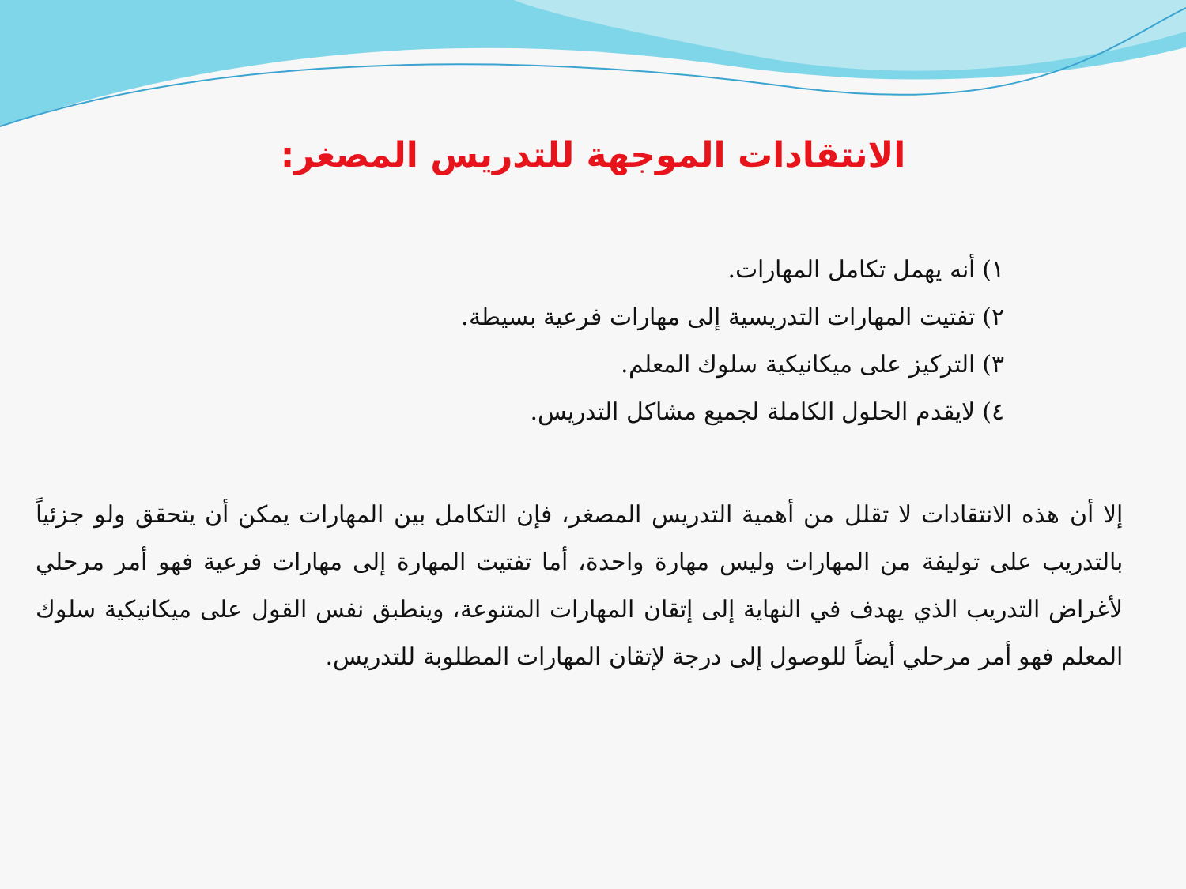الانتقادات الموجهة للتدريس المصغر:
١) أنه يهمل تكامل المهارات.
٢) تفتيت المهارات التدريسية إلى مهارات فرعية بسيطة.
٣) التركيز على ميكانيكية سلوك المعلم.
٤) لايقدم الحلول الكاملة لجميع مشاكل التدريس.
إلا أن هذه الانتقادات لا تقلل من أهمية التدريس المصغر، فإن التكامل بين المهارات يمكن أن يتحقق ولو جزئياً بالتدريب على توليفة من المهارات وليس مهارة واحدة، أما تفتيت المهارة إلى مهارات فرعية فهو أمر مرحلي لأغراض التدريب الذي يهدف في النهاية إلى إتقان المهارات المتنوعة، وينطبق نفس القول على ميكانيكية سلوك المعلم فهو أمر مرحلي أيضاً للوصول إلى درجة لإتقان المهارات المطلوبة للتدريس.